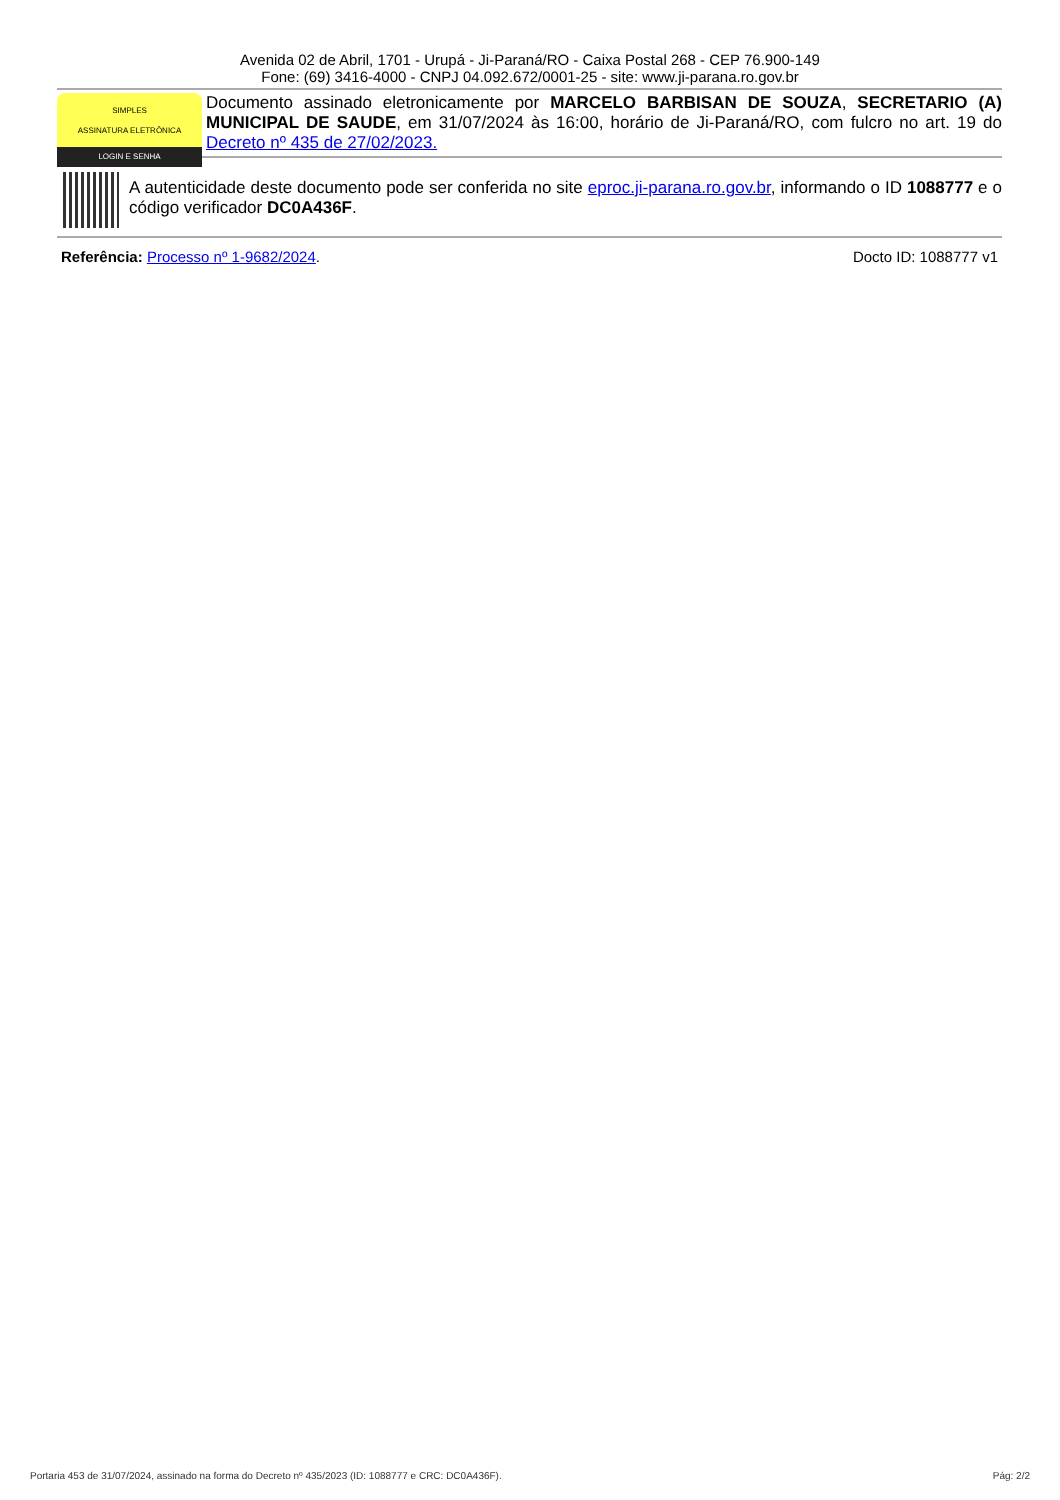Avenida 02 de Abril, 1701 - Urupá - Ji-Paraná/RO - Caixa Postal 268 - CEP 76.900-149
Fone: (69) 3416-4000 - CNPJ 04.092.672/0001-25 - site: www.ji-parana.ro.gov.br
SIMPLES
ASSINATURA ELETRÔNICA
LOGIN E SENHA
Documento assinado eletronicamente por MARCELO BARBISAN DE SOUZA, SECRETARIO (A) MUNICIPAL DE SAUDE, em 31/07/2024 às 16:00, horário de Ji-Paraná/RO, com fulcro no art. 19 do Decreto nº 435 de 27/02/2023.
A autenticidade deste documento pode ser conferida no site eproc.ji-parana.ro.gov.br, informando o ID 1088777 e o código verificador DC0A436F.
Referência: Processo nº 1-9682/2024.
Docto ID: 1088777 v1
Portaria 453 de 31/07/2024, assinado na forma do Decreto nº 435/2023 (ID: 1088777 e CRC: DC0A436F). Pág: 2/2